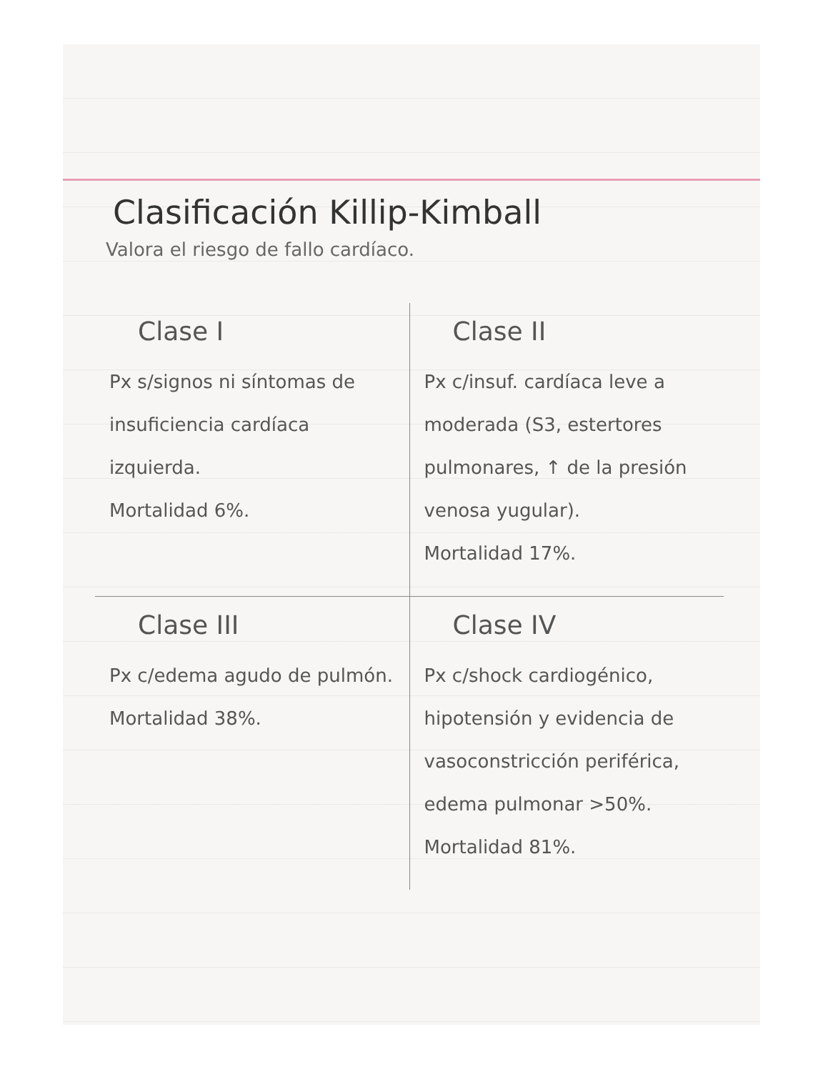Clasificación Killip-Kimball
Valora el riesgo de fallo cardíaco.
| Clase I Px s/signos ni síntomas de insuficiencia cardíaca izquierda. Mortalidad 6%. | Clase II Px c/insuf. cardíaca leve a moderada (S3, estertores pulmonares, ↑ de la presión venosa yugular). Mortalidad 17%. |
| Clase III Px c/edema agudo de pulmón. Mortalidad 38%. | Clase IV Px c/shock cardiogénico, hipotensión y evidencia de vasoconstricción periférica, edema pulmonar >50%. Mortalidad 81%. |